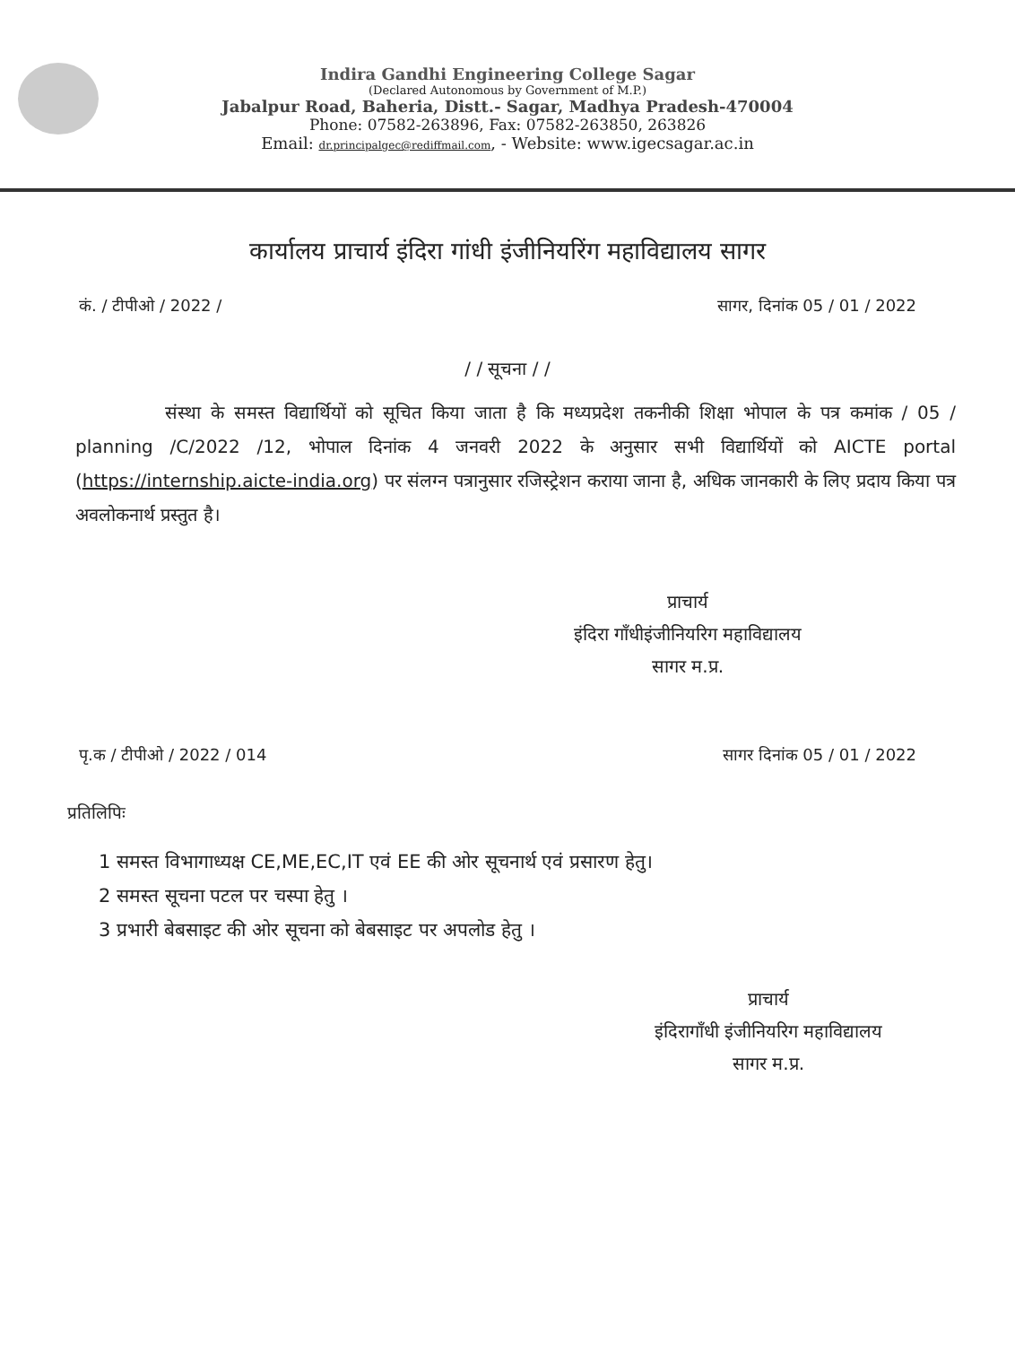Indira Gandhi Engineering College Sagar
(Declared Autonomous by Government of M.P.)
Jabalpur Road, Baheria, Distt.- Sagar, Madhya Pradesh-470004
Phone: 07582-263896, Fax: 07582-263850, 263826
Email: dr.principalgec@rediffmail.com, - Website: www.igecsagar.ac.in
कार्यालय प्राचार्य इंदिरा गांधी इंजीनियरिंग महाविद्यालय सागर
कं. / टीपीओ / 2022 / सागर, दिनांक 05 / 01 / 2022
/ / सूचना / /
संस्था के समस्त विद्यार्थियों को सूचित किया जाता है कि मध्यप्रदेश तकनीकी शिक्षा भोपाल के पत्र कमांक / 05 / planning /C/2022 /12, भोपाल दिनांक 4 जनवरी 2022 के अनुसार सभी विद्यार्थियों को AICTE portal (https://internship.aicte-india.org) पर संलग्न पत्रानुसार रजिस्ट्रेशन कराया जाना है, अधिक जानकारी के लिए प्रदाय किया पत्र अवलोकनार्थ प्रस्तुत है।
प्राचार्य
इंदिरा गाँधीइंजीनियरिग महाविद्यालय
सागर म.प्र.
पृ.क / टीपीओ / 2022 / 014 सागर दिनांक 05 / 01 / 2022
प्रतिलिपिः
1 समस्त विभागाध्यक्ष CE,ME,EC,IT एवं EE की ओर सूचनार्थ एवं प्रसारण हेतु।
2 समस्त सूचना पटल पर चस्पा हेतु ।
3 प्रभारी बेबसाइट की ओर सूचना को बेबसाइट पर अपलोड हेतु ।
प्राचार्य
इंदिरागाँधी इंजीनियरिग महाविद्यालय
सागर म.प्र.